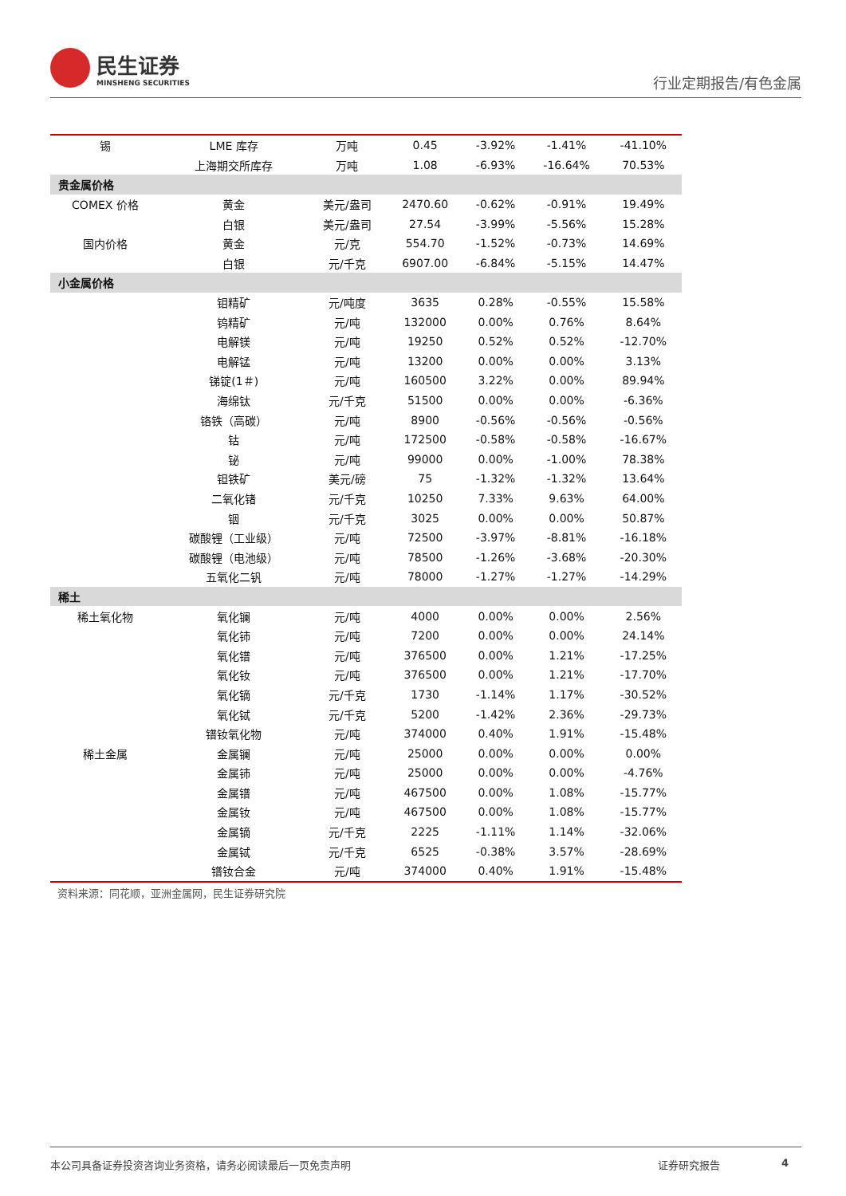民生证券
MINSHENG SECURITIES
行业定期报告/有色金属
| 锡 | LME 库存 | 万吨 | 0.45 | -3.92% | -1.41% | -41.10% |
| | 上海期交所库存 | 万吨 | 1.08 | -6.93% | -16.64% | 70.53% |
| 贵金属价格 | | | | | | |
| COMEX 价格 | 黄金 | 美元/盎司 | 2470.60 | -0.62% | -0.91% | 19.49% |
| | 白银 | 美元/盎司 | 27.54 | -3.99% | -5.56% | 15.28% |
| 国内价格 | 黄金 | 元/克 | 554.70 | -1.52% | -0.73% | 14.69% |
| | 白银 | 元/千克 | 6907.00 | -6.84% | -5.15% | 14.47% |
| 小金属价格 | | | | | | |
| | 钼精矿 | 元/吨度 | 3635 | 0.28% | -0.55% | 15.58% |
| | 钨精矿 | 元/吨 | 132000 | 0.00% | 0.76% | 8.64% |
| | 电解镁 | 元/吨 | 19250 | 0.52% | 0.52% | -12.70% |
| | 电解锰 | 元/吨 | 13200 | 0.00% | 0.00% | 3.13% |
| | 锑锭(1＃) | 元/吨 | 160500 | 3.22% | 0.00% | 89.94% |
| | 海绵钛 | 元/千克 | 51500 | 0.00% | 0.00% | -6.36% |
| | 铬铁（高碳） | 元/吨 | 8900 | -0.56% | -0.56% | -0.56% |
| | 钴 | 元/吨 | 172500 | -0.58% | -0.58% | -16.67% |
| | 铋 | 元/吨 | 99000 | 0.00% | -1.00% | 78.38% |
| | 钽铁矿 | 美元/磅 | 75 | -1.32% | -1.32% | 13.64% |
| | 二氧化锗 | 元/千克 | 10250 | 7.33% | 9.63% | 64.00% |
| | 铟 | 元/千克 | 3025 | 0.00% | 0.00% | 50.87% |
| | 碳酸锂（工业级） | 元/吨 | 72500 | -3.97% | -8.81% | -16.18% |
| | 碳酸锂（电池级） | 元/吨 | 78500 | -1.26% | -3.68% | -20.30% |
| | 五氧化二钒 | 元/吨 | 78000 | -1.27% | -1.27% | -14.29% |
| 稀土 | | | | | | |
| 稀土氧化物 | 氧化镧 | 元/吨 | 4000 | 0.00% | 0.00% | 2.56% |
| | 氧化铈 | 元/吨 | 7200 | 0.00% | 0.00% | 24.14% |
| | 氧化镨 | 元/吨 | 376500 | 0.00% | 1.21% | -17.25% |
| | 氧化钕 | 元/吨 | 376500 | 0.00% | 1.21% | -17.70% |
| | 氧化镝 | 元/千克 | 1730 | -1.14% | 1.17% | -30.52% |
| | 氧化铽 | 元/千克 | 5200 | -1.42% | 2.36% | -29.73% |
| | 镨钕氧化物 | 元/吨 | 374000 | 0.40% | 1.91% | -15.48% |
| 稀土金属 | 金属镧 | 元/吨 | 25000 | 0.00% | 0.00% | 0.00% |
| | 金属铈 | 元/吨 | 25000 | 0.00% | 0.00% | -4.76% |
| | 金属镨 | 元/吨 | 467500 | 0.00% | 1.08% | -15.77% |
| | 金属钕 | 元/吨 | 467500 | 0.00% | 1.08% | -15.77% |
| | 金属镝 | 元/千克 | 2225 | -1.11% | 1.14% | -32.06% |
| | 金属铽 | 元/千克 | 6525 | -0.38% | 3.57% | -28.69% |
| | 镨钕合金 | 元/吨 | 374000 | 0.40% | 1.91% | -15.48% |
资料来源：同花顺，亚洲金属网，民生证券研究院
本公司具备证券投资咨询业务资格，请务必阅读最后一页免责声明 证券研究报告 4